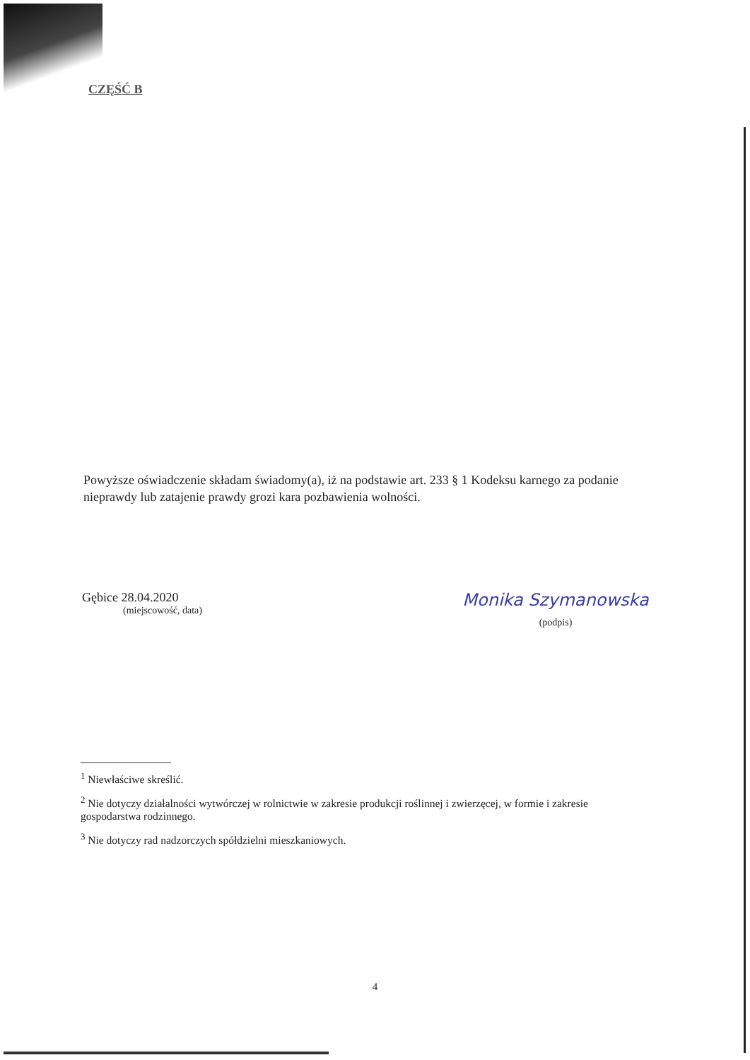CZĘŚĆ B
Powyższe oświadczenie składam świadomy(a), iż na podstawie art. 233 § 1 Kodeksu karnego za podanie nieprawdy lub zatajenie prawdy grozi kara pozbawienia wolności.
Gębice 28.04.2020
(miejscowość, data)
Monika Szymanowska
(podpis)
<sup>1</sup> Niewłaściwe skreślić.
<sup>2</sup> Nie dotyczy działalności wytwórczej w rolnictwie w zakresie produkcji roślinnej i zwierzęcej, w formie i zakresie gospodarstwa rodzinnego.
<sup>3</sup> Nie dotyczy rad nadzorczych spółdzielni mieszkaniowych.
4